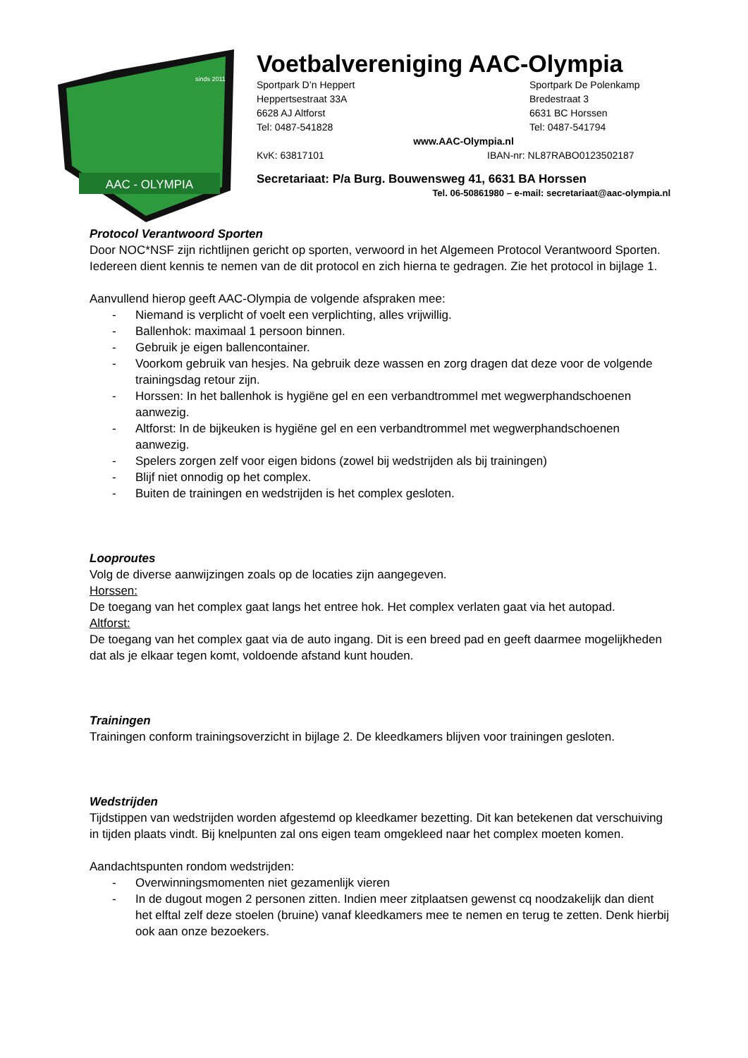AAC - OLYMPIA
sinds 2011
Voetbalvereniging AAC-Olympia
Sportpark D’n Heppert Sportpark De Polenkamp
Heppertsestraat 33A Bredestraat 3
6628 AJ Altforst 6631 BC Horssen
Tel: 0487-541828 Tel: 0487-541794
www.AAC-Olympia.nl
KvK: 63817101 IBAN-nr: NL87RABO0123502187
Secretariaat: P/a Burg. Bouwensweg 41, 6631 BA Horssen
Tel. 06-50861980 – e-mail: secretariaat@aac-olympia.nl
Protocol Verantwoord Sporten
Door NOC*NSF zijn richtlijnen gericht op sporten, verwoord in het Algemeen Protocol Verantwoord Sporten. Iedereen dient kennis te nemen van de dit protocol en zich hierna te gedragen. Zie het protocol in bijlage 1.
Aanvullend hierop geeft AAC-Olympia de volgende afspraken mee:
- Niemand is verplicht of voelt een verplichting, alles vrijwillig.
- Ballenhok: maximaal 1 persoon binnen.
- Gebruik je eigen ballencontainer.
- Voorkom gebruik van hesjes. Na gebruik deze wassen en zorg dragen dat deze voor de volgende trainingsdag retour zijn.
- Horssen: In het ballenhok is hygiëne gel en een verbandtrommel met wegwerphandschoenen aanwezig.
- Altforst: In de bijkeuken is hygiëne gel en een verbandtrommel met wegwerphandschoenen aanwezig.
- Spelers zorgen zelf voor eigen bidons (zowel bij wedstrijden als bij trainingen)
- Blijf niet onnodig op het complex.
- Buiten de trainingen en wedstrijden is het complex gesloten.
Looproutes
Volg de diverse aanwijzingen zoals op de locaties zijn aangegeven.
Horssen:
De toegang van het complex gaat langs het entree hok. Het complex verlaten gaat via het autopad.
Altforst:
De toegang van het complex gaat via de auto ingang. Dit is een breed pad en geeft daarmee mogelijkheden dat als je elkaar tegen komt, voldoende afstand kunt houden.
Trainingen
Trainingen conform trainingsoverzicht in bijlage 2. De kleedkamers blijven voor trainingen gesloten.
Wedstrijden
Tijdstippen van wedstrijden worden afgestemd op kleedkamer bezetting. Dit kan betekenen dat verschuiving in tijden plaats vindt. Bij knelpunten zal ons eigen team omgekleed naar het complex moeten komen.
Aandachtspunten rondom wedstrijden:
- Overwinningsmomenten niet gezamenlijk vieren
- In de dugout mogen 2 personen zitten. Indien meer zitplaatsen gewenst cq noodzakelijk dan dient het elftal zelf deze stoelen (bruine) vanaf kleedkamers mee te nemen en terug te zetten. Denk hierbij ook aan onze bezoekers.